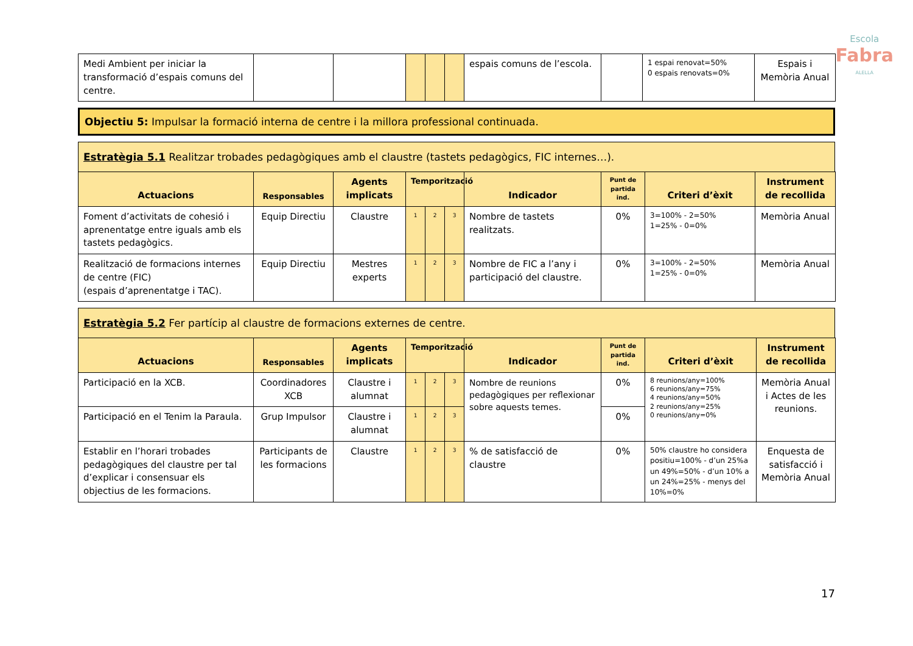Escola
Fabra
ALELLA
| Medi Ambient per iniciar la transformació d’espais comuns del centre. | | | | | | espais comuns de l’escola. | | 1 espai renovat=50% 0 espais renovats=0% | Espais i Memòria Anual |
Objectiu 5: Impulsar la formació interna de centre i la millora professional continuada.
Estratègia 5.1 Realitzar trobades pedagògiques amb el claustre (tastets pedagògics, FIC internes…).
| Actuacions | Responsables | Agents implicats | Temporització | | | Indicador | Punt de partida ind. | Criteri d’èxit | Instrument de recollida |
| --- | --- | --- | --- | --- | --- | --- | --- | --- | --- |
| Foment d’activitats de cohesió i aprenentatge entre iguals amb els tastets pedagògics. | Equip Directiu | Claustre | 1 | 2 | 3 | Nombre de tastets realitzats. | 0% | 3=100% - 2=50% 1=25% - 0=0% | Memòria Anual |
| Realització de formacions internes de centre (FIC) (espais d’aprenentatge i TAC). | Equip Directiu | Mestres experts | 1 | 2 | 3 | Nombre de FIC a l’any i participació del claustre. | 0% | 3=100% - 2=50% 1=25% - 0=0% | Memòria Anual |
Estratègia 5.2 Fer partícip al claustre de formacions externes de centre.
| Actuacions | Responsables | Agents implicats | Temporització | | | Indicador | Punt de partida ind. | Criteri d’èxit | Instrument de recollida |
| --- | --- | --- | --- | --- | --- | --- | --- | --- | --- |
| Participació en la XCB. | Coordinadores XCB | Claustre i alumnat | 1 | 2 | 3 | Nombre de reunions pedagògiques per reflexionar sobre aquests temes. | 0% | 8 reunions/any=100% 6 reunions/any=75% 4 reunions/any=50% 2 reunions/any=25% 0 reunions/any=0% | Memòria Anual i Actes de les reunions. |
| Participació en el Tenim la Paraula. | Grup Impulsor | Claustre i alumnat | 1 | 2 | 3 | | 0% | | |
| Establir en l’horari trobades pedagògiques del claustre per tal d’explicar i consensuar els objectius de les formacions. | Participants de les formacions | Claustre | 1 | 2 | 3 | % de satisfacció de claustre | 0% | 50% claustre ho considera positiu=100% - d’un 25%a un 49%=50% - d’un 10% a un 24%=25% - menys del 10%=0% | Enquesta de satisfacció i Memòria Anual |
17